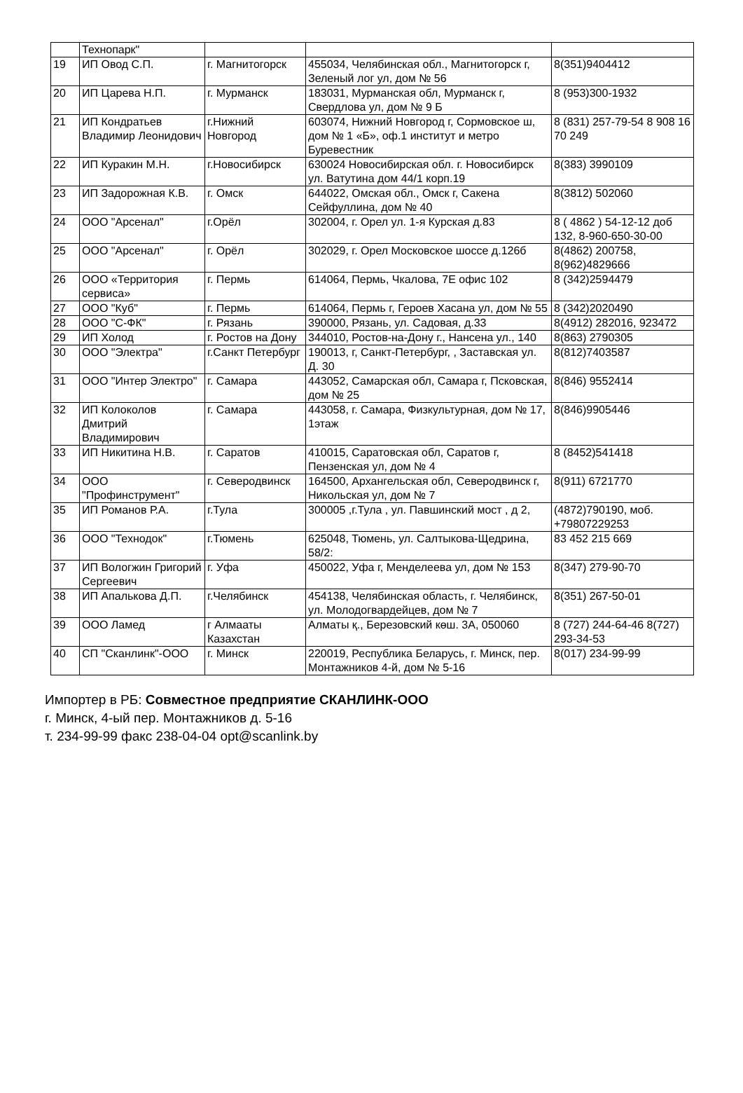| | Технопарк" | | | |
| 19 | ИП Овод С.П. | г. Магнитогорск | 455034, Челябинская обл., Магнитогорск г, Зеленый лог ул, дом № 56 | 8(351)9404412 |
| 20 | ИП Царева Н.П. | г. Мурманск | 183031, Мурманская обл, Мурманск г, Свердлова ул, дом № 9 Б | 8 (953)300-1932 |
| 21 | ИП Кондратьев Владимир Леонидович | г.Нижний Новгород | 603074, Нижний Новгород г, Сормовское ш, дом № 1 «Б», оф.1 институт и метро Буревестник | 8 (831) 257-79-54 8 908 16 70 249 |
| 22 | ИП Куракин М.Н. | г.Новосибирск | 630024 Новосибирская обл. г. Новосибирск ул. Ватутина дом 44/1 корп.19 | 8(383) 3990109 |
| 23 | ИП Задорожная К.В. | г. Омск | 644022, Омская обл., Омск г, Сакена Сейфуллина, дом № 40 | 8(3812) 502060 |
| 24 | ООО "Арсенал" | г.Орёл | 302004, г. Орел ул. 1-я Курская д.83 | 8 ( 4862 ) 54-12-12 доб 132, 8-960-650-30-00 |
| 25 | ООО "Арсенал" | г. Орёл | 302029, г. Орел Московское шоссе д.126б | 8(4862) 200758, 8(962)4829666 |
| 26 | ООО «Территория сервиса» | г. Пермь | 614064, Пермь, Чкалова, 7Е офис 102 | 8 (342)2594479 |
| 27 | ООО "Куб" | г. Пермь | 614064, Пермь г, Героев Хасана ул, дом № 55 | 8 (342)2020490 |
| 28 | ООО "С-ФК" | г. Рязань | 390000, Рязань, ул. Садовая, д.33 | 8(4912) 282016, 923472 |
| 29 | ИП Холод | г. Ростов на Дону | 344010, Ростов-на-Дону г., Нансена ул., 140 | 8(863) 2790305 |
| 30 | ООО "Электра" | г.Санкт Петербург | 190013, г, Санкт-Петербург, , Заставская ул. Д. 30 | 8(812)7403587 |
| 31 | ООО "Интер Электро" | г. Самара | 443052, Самарская обл, Самара г, Псковская, дом № 25 | 8(846) 9552414 |
| 32 | ИП Колоколов Дмитрий Владимирович | г. Самара | 443058, г. Самара, Физкультурная, дом № 17, 1этаж | 8(846)9905446 |
| 33 | ИП Никитина Н.В. | г. Саратов | 410015, Саратовская обл, Саратов г, Пензенская ул, дом № 4 | 8 (8452)541418 |
| 34 | ООО "Профинструмент" | г. Северодвинск | 164500, Архангельская обл, Северодвинск г, Никольская ул, дом № 7 | 8(911) 6721770 |
| 35 | ИП Романов Р.А. | г.Тула | 300005 ,г.Тула , ул. Павшинский мост , д 2, | (4872)790190, моб. +79807229253 |
| 36 | ООО "Технодок" | г.Тюмень | 625048, Тюмень, ул. Салтыкова-Щедрина, 58/2: | 83 452 215 669 |
| 37 | ИП Вологжин Григорий Сергеевич | г. Уфа | 450022, Уфа г, Менделеева ул, дом № 153 | 8(347) 279-90-70 |
| 38 | ИП Апалькова Д.П. | г.Челябинск | 454138, Челябинская область, г. Челябинск, ул. Молодогвардейцев, дом № 7 | 8(351) 267-50-01 |
| 39 | ООО Ламед | г Алмааты Казахстан | Алматы қ., Березовский көш. 3А, 050060 | 8 (727) 244-64-46 8(727) 293-34-53 |
| 40 | СП "Сканлинк"-ООО | г. Минск | 220019, Республика Беларусь, г. Минск, пер. Монтажников 4-й, дом № 5-16 | 8(017) 234-99-99 |
Импортер в РБ: Совместное предприятие СКАНЛИНК-ООО
г. Минск, 4-ый пер. Монтажников д. 5-16
т. 234-99-99 факс 238-04-04 opt@scanlink.by